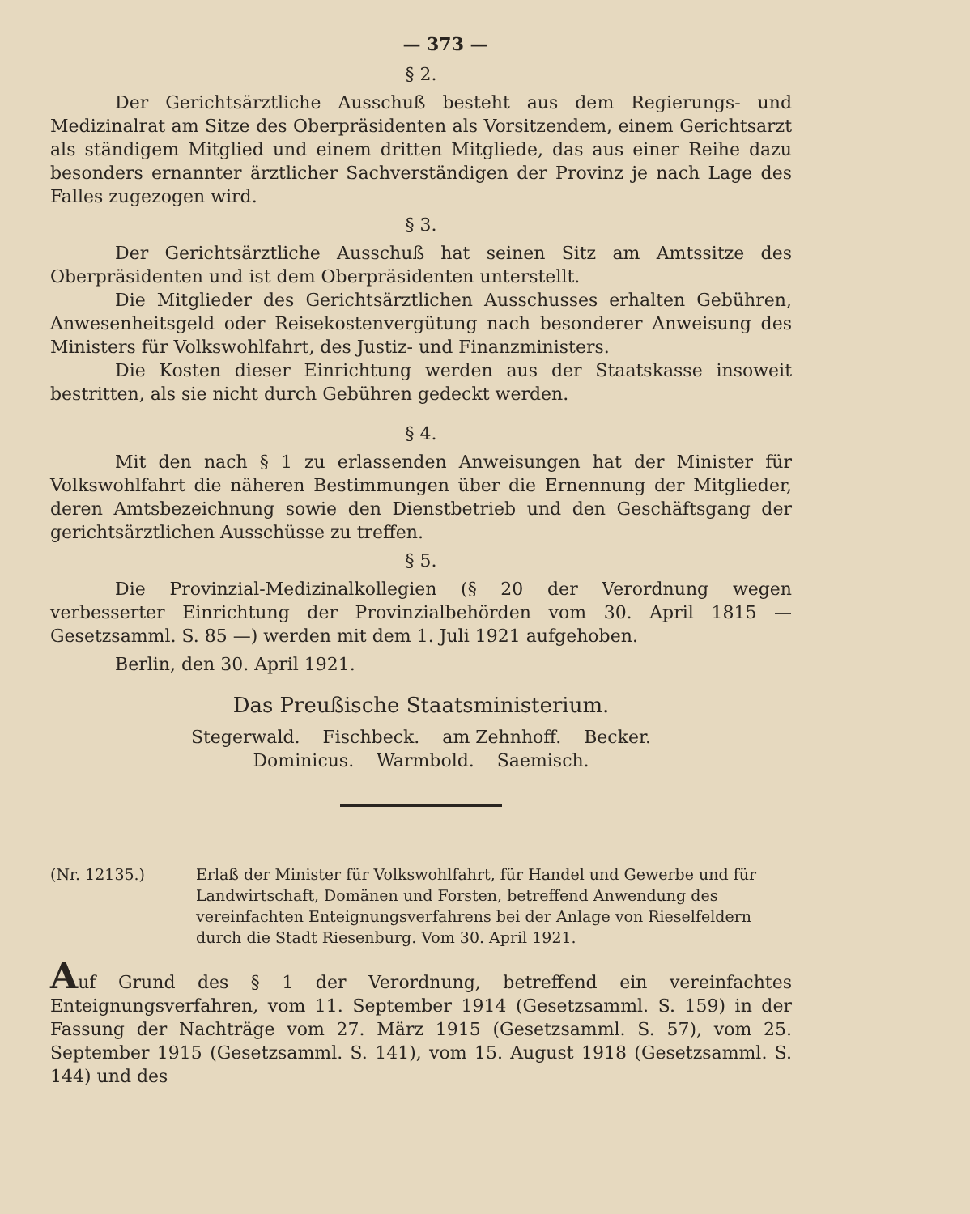— 373 —
§ 2.
Der Gerichtsärztliche Ausschuß besteht aus dem Regierungs- und Medizinalrat am Sitze des Oberpräsidenten als Vorsitzendem, einem Gerichtsarzt als ständigem Mitglied und einem dritten Mitgliede, das aus einer Reihe dazu besonders ernannter ärztlicher Sachverständigen der Provinz je nach Lage des Falles zugezogen wird.
§ 3.
Der Gerichtsärztliche Ausschuß hat seinen Sitz am Amtssitze des Oberpräsidenten und ist dem Oberpräsidenten unterstellt.
Die Mitglieder des Gerichtsärztlichen Ausschusses erhalten Gebühren, Anwesenheitsgeld oder Reisekostenvergütung nach besonderer Anweisung des Ministers für Volkswohlfahrt, des Justiz- und Finanzministers.
Die Kosten dieser Einrichtung werden aus der Staatskasse insoweit bestritten, als sie nicht durch Gebühren gedeckt werden.
§ 4.
Mit den nach § 1 zu erlassenden Anweisungen hat der Minister für Volkswohlfahrt die näheren Bestimmungen über die Ernennung der Mitglieder, deren Amtsbezeichnung sowie den Dienstbetrieb und den Geschäftsgang der gerichtsärztlichen Ausschüsse zu treffen.
§ 5.
Die Provinzial-Medizinalkollegien (§ 20 der Verordnung wegen verbesserter Einrichtung der Provinzialbehörden vom 30. April 1815 — Gesetzsamml. S. 85 —) werden mit dem 1. Juli 1921 aufgehoben.
Berlin, den 30. April 1921.
Das Preußische Staatsministerium.
Stegerwald. Fischbeck. am Zehnhoff. Becker.
Dominicus. Warmbold. Saemisch.
(Nr. 12135.) Erlaß der Minister für Volkswohlfahrt, für Handel und Gewerbe und für Landwirtschaft, Domänen und Forsten, betreffend Anwendung des vereinfachten Enteignungsverfahrens bei der Anlage von Rieselfeldern durch die Stadt Riesenburg. Vom 30. April 1921.
Auf Grund des § 1 der Verordnung, betreffend ein vereinfachtes Enteignungsverfahren, vom 11. September 1914 (Gesetzsamml. S. 159) in der Fassung der Nachträge vom 27. März 1915 (Gesetzsamml. S. 57), vom 25. September 1915 (Gesetzsamml. S. 141), vom 15. August 1918 (Gesetzsamml. S. 144) und des